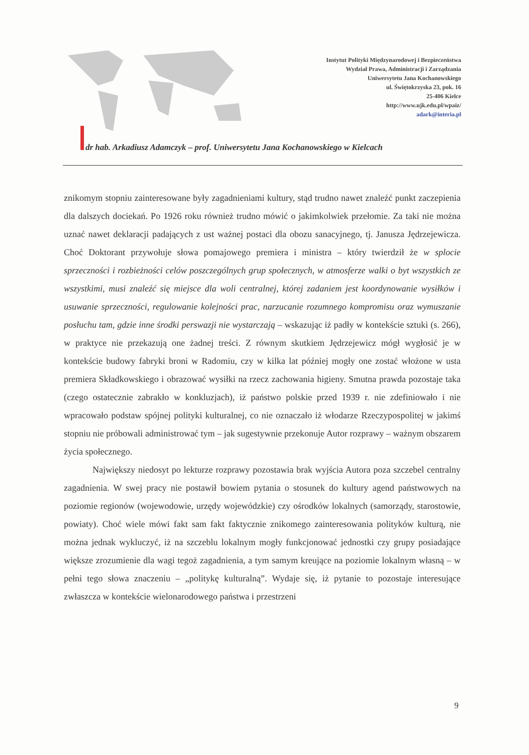Instytut Polityki Międzynarodowej i Bezpieczeństwa
Wydział Prawa, Administracji i Zarządzania
Uniwersytetu Jana Kochanowskiego
ul. Świętokrzyska 23, pok. 16
25-406 Kielce
http://www.ujk.edu.pl/wpaiz/
adark@interia.pl
dr hab. Arkadiusz Adamczyk – prof. Uniwersytetu Jana Kochanowskiego w Kielcach
znikomym stopniu zainteresowane były zagadnieniami kultury, stąd trudno nawet znaleźć punkt zaczepienia dla dalszych dociekań. Po 1926 roku również trudno mówić o jakimkolwiek przełomie. Za taki nie można uznać nawet deklaracji padających z ust ważnej postaci dla obozu sanacyjnego, tj. Janusza Jędrzejewicza. Choć Doktorant przywołuje słowa pomajowego premiera i ministra – który twierdził że w splocie sprzeczności i rozbieżności celów poszczególnych grup społecznych, w atmosferze walki o byt wszystkich ze wszystkimi, musi znaleźć się miejsce dla woli centralnej, której zadaniem jest koordynowanie wysiłków i usuwanie sprzeczności, regulowanie kolejności prac, narzucanie rozumnego kompromisu oraz wymuszanie posłuchu tam, gdzie inne środki perswazji nie wystarczają – wskazując iż padły w kontekście sztuki (s. 266), w praktyce nie przekazują one żadnej treści. Z równym skutkiem Jędrzejewicz mógł wygłosić je w kontekście budowy fabryki broni w Radomiu, czy w kilka lat później mogły one zostać włożone w usta premiera Składkowskiego i obrazować wysiłki na rzecz zachowania higieny. Smutna prawda pozostaje taka (czego ostatecznie zabrakło w konkluzjach), iż państwo polskie przed 1939 r. nie zdefiniowało i nie wpracowało podstaw spójnej polityki kulturalnej, co nie oznaczało iż włodarze Rzeczypospolitej w jakimś stopniu nie próbowali administrować tym – jak sugestywnie przekonuje Autor rozprawy – ważnym obszarem życia społecznego.
Największy niedosyt po lekturze rozprawy pozostawia brak wyjścia Autora poza szczebel centralny zagadnienia. W swej pracy nie postawił bowiem pytania o stosunek do kultury agend państwowych na poziomie regionów (wojewodowie, urzędy wojewódzkie) czy ośrodków lokalnych (samorządy, starostowie, powiaty). Choć wiele mówi fakt sam fakt faktycznie znikomego zainteresowania polityków kulturą, nie można jednak wykluczyć, iż na szczeblu lokalnym mogły funkcjonować jednostki czy grupy posiadające większe zrozumienie dla wagi tegoż zagadnienia, a tym samym kreujące na poziomie lokalnym własną – w pełni tego słowa znaczeniu – „politykę kulturalną”. Wydaje się, iż pytanie to pozostaje interesujące zwłaszcza w kontekście wielonarodowego państwa i przestrzeni
9